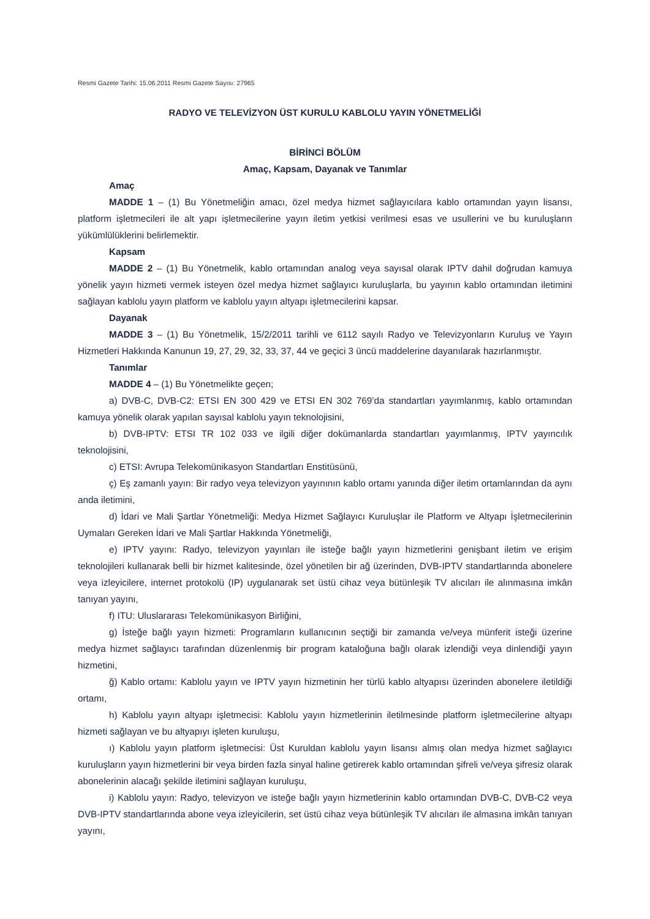Resmi Gazete Tarihi: 15.06.2011 Resmi Gazete Sayısı: 27965
RADYO VE TELEVİZYON ÜST KURULU KABLOLU YAYIN YÖNETMELİĞİ
BİRİNCİ BÖLÜM
Amaç, Kapsam, Dayanak ve Tanımlar
Amaç
MADDE 1 – (1) Bu Yönetmeliğin amacı, özel medya hizmet sağlayıcılara kablo ortamından yayın lisansı, platform işletmecileri ile alt yapı işletmecilerine yayın iletim yetkisi verilmesi esas ve usullerini ve bu kuruluşların yükümlülüklerini belirlemektir.
Kapsam
MADDE 2 – (1) Bu Yönetmelik, kablo ortamından analog veya sayısal olarak IPTV dahil doğrudan kamuya yönelik yayın hizmeti vermek isteyen özel medya hizmet sağlayıcı kuruluşlarla, bu yayının kablo ortamından iletimini sağlayan kablolu yayın platform ve kablolu yayın altyapı işletmecilerini kapsar.
Dayanak
MADDE 3 – (1) Bu Yönetmelik, 15/2/2011 tarihli ve 6112 sayılı Radyo ve Televizyonların Kuruluş ve Yayın Hizmetleri Hakkında Kanunun 19, 27, 29, 32, 33, 37, 44 ve geçici 3 üncü maddelerine dayanılarak hazırlanmıştır.
Tanımlar
MADDE 4 – (1) Bu Yönetmelikte geçen;
a) DVB-C, DVB-C2: ETSI EN 300 429 ve ETSI EN 302 769’da standartları yayımlanmış, kablo ortamından kamuya yönelik olarak yapılan sayısal kablolu yayın teknolojisini,
b) DVB-IPTV: ETSI TR 102 033 ve ilgili diğer dokümanlarda standartları yayımlanmış, IPTV yayıncılık teknolojisini,
c) ETSI: Avrupa Telekomünikasyon Standartları Enstitüsünü,
ç) Eş zamanlı yayın: Bir radyo veya televizyon yayınının kablo ortamı yanında diğer iletim ortamlarından da aynı anda iletimini,
d) İdari ve Mali Şartlar Yönetmeliği: Medya Hizmet Sağlayıcı Kuruluşlar ile Platform ve Altyapı İşletmecilerinin Uymaları Gereken İdari ve Mali Şartlar Hakkında Yönetmeliği,
e) IPTV yayını: Radyo, televizyon yayınları ile isteğe bağlı yayın hizmetlerini genişbant iletim ve erişim teknolojileri kullanarak belli bir hizmet kalitesinde, özel yönetilen bir ağ üzerinden, DVB-IPTV standartlarında abonelere veya izleyicilere, internet protokolü (IP) uygulanarak set üstü cihaz veya bütünleşik TV alıcıları ile alınmasına imkân tanıyan yayını,
f) ITU: Uluslararası Telekomünikasyon Birliğini,
g) İsteğe bağlı yayın hizmeti: Programların kullanıcının seçtiği bir zamanda ve/veya münferit isteği üzerine medya hizmet sağlayıcı tarafından düzenlenmiş bir program kataloğuna bağlı olarak izlendiği veya dinlendiği yayın hizmetini,
ğ) Kablo ortamı: Kablolu yayın ve IPTV yayın hizmetinin her türlü kablo altyapısı üzerinden abonelere iletildiği ortamı,
h) Kablolu yayın altyapı işletmecisi: Kablolu yayın hizmetlerinin iletilmesinde platform işletmecilerine altyapı hizmeti sağlayan ve bu altyapıyı işleten kuruluşu,
ı) Kablolu yayın platform işletmecisi: Üst Kuruldan kablolu yayın lisansı almış olan medya hizmet sağlayıcı kuruluşların yayın hizmetlerini bir veya birden fazla sinyal haline getirerek kablo ortamından şifreli ve/veya şifresiz olarak abonelerinin alacağı şekilde iletimini sağlayan kuruluşu,
i) Kablolu yayın: Radyo, televizyon ve isteğe bağlı yayın hizmetlerinin kablo ortamından DVB-C, DVB-C2 veya DVB-IPTV standartlarında abone veya izleyicilerin, set üstü cihaz veya bütünleşik TV alıcıları ile almasına imkân tanıyan yayını,